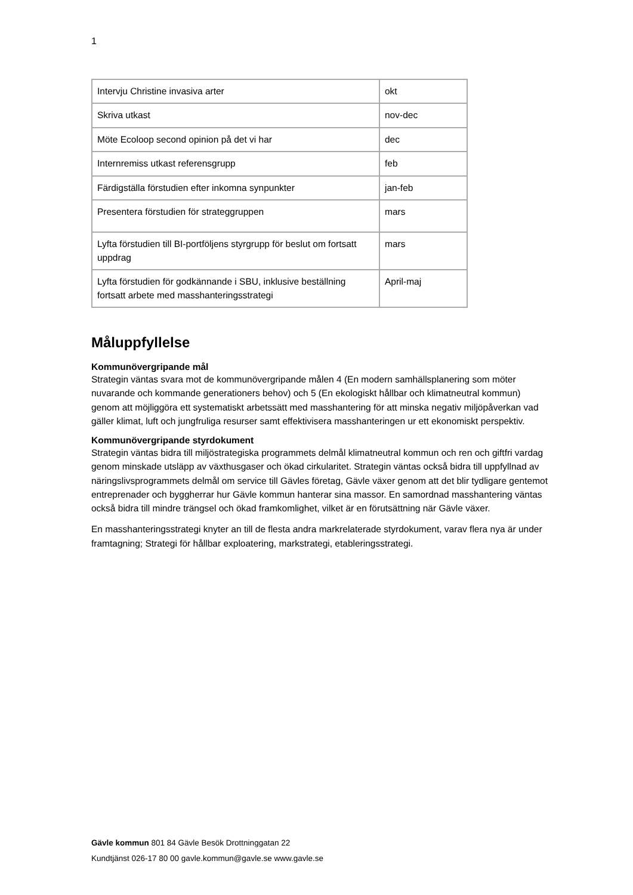1
| Intervju Christine invasiva arter | okt |
| Skriva utkast | nov-dec |
| Möte Ecoloop second opinion på det vi har | dec |
| Internremiss utkast referensgrupp | feb |
| Färdigställa förstudien efter inkomna synpunkter | jan-feb |
| Presentera förstudien för strateggruppen | mars |
| Lyfta förstudien till BI-portföljens styrgrupp för beslut om fortsatt uppdrag | mars |
| Lyfta förstudien för godkännande i SBU, inklusive beställning fortsatt arbete med masshanteringsstrategi | April-maj |
Måluppfyllelse
Kommunövergripande mål
Strategin väntas svara mot de kommunövergripande målen 4 (En modern samhällsplanering som möter nuvarande och kommande generationers behov) och 5 (En ekologiskt hållbar och klimatneutral kommun) genom att möjliggöra ett systematiskt arbetssätt med masshantering för att minska negativ miljöpåverkan vad gäller klimat, luft och jungfruliga resurser samt effektivisera masshanteringen ur ett ekonomiskt perspektiv.
Kommunövergripande styrdokument
Strategin väntas bidra till miljöstrategiska programmets delmål klimatneutral kommun och ren och giftfri vardag genom minskade utsläpp av växthusgaser och ökad cirkularitet. Strategin väntas också bidra till uppfyllnad av näringslivsprogrammets delmål om service till Gävles företag, Gävle växer genom att det blir tydligare gentemot entreprenader och byggherrar hur Gävle kommun hanterar sina massor. En samordnad masshantering väntas också bidra till mindre trängsel och ökad framkomlighet, vilket är en förutsättning när Gävle växer.
En masshanteringsstrategi knyter an till de flesta andra markrelaterade styrdokument, varav flera nya är under framtagning; Strategi för hållbar exploatering, markstrategi, etableringsstrategi.
Gävle kommun 801 84 Gävle Besök Drottninggatan 22
Kundtjänst 026-17 80 00 gavle.kommun@gavle.se www.gavle.se